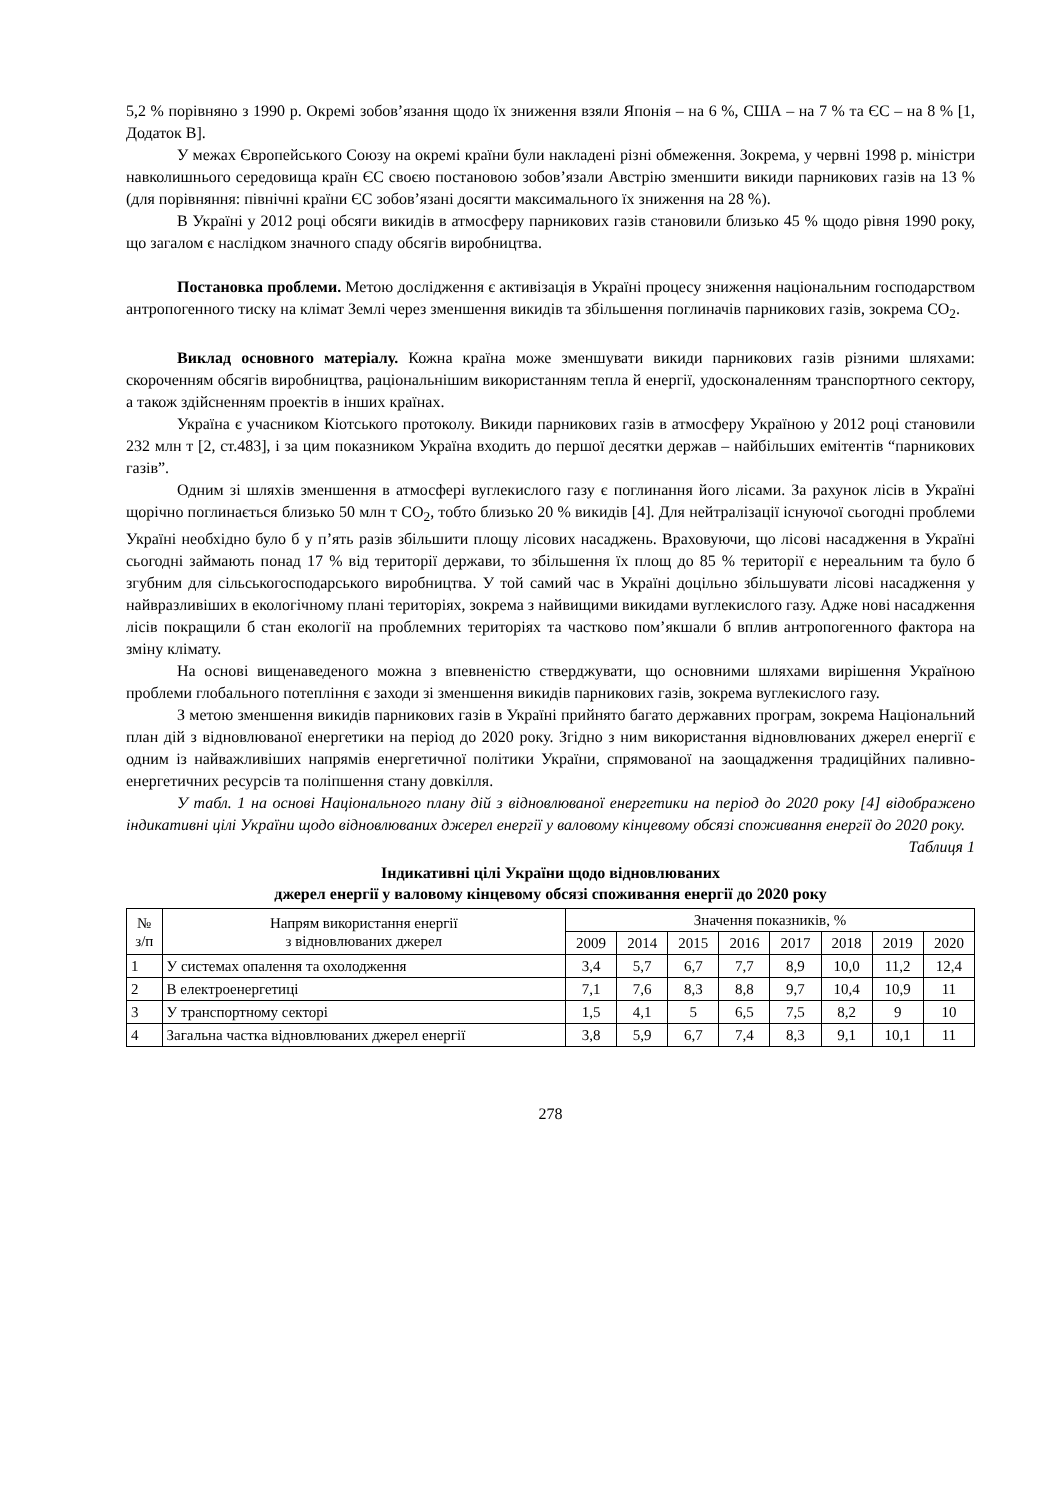5,2 % порівняно з 1990 р. Окремі зобов’язання щодо їх зниження взяли Японія – на 6 %, США – на 7 % та ЄС – на 8 % [1, Додаток В].
У межах Європейського Союзу на окремі країни були накладені різні обмеження. Зокрема, у червні 1998 р. міністри навколишнього середовища країн ЄС своєю постановою зобов’язали Австрію зменшити викиди парникових газів на 13 % (для порівняння: північні країни ЄС зобов’язані досягти максимального їх зниження на 28 %).
В Україні у 2012 році обсяги викидів в атмосферу парникових газів становили близько 45 % щодо рівня 1990 року, що загалом є наслідком значного спаду обсягів виробництва.
Постановка проблеми. Метою дослідження є активізація в Україні процесу зниження національним господарством антропогенного тиску на клімат Землі через зменшення викидів та збільшення поглиначів парникових газів, зокрема СО<sub>2</sub>.
Виклад основного матеріалу. Кожна країна може зменшувати викиди парникових газів різними шляхами: скороченням обсягів виробництва, раціональнішим використанням тепла й енергії, удосконаленням транспортного сектору, а також здійсненням проектів в інших країнах.
Україна є учасником Кіотського протоколу. Викиди парникових газів в атмосферу Україною у 2012 році становили 232 млн т [2, ст.483], і за цим показником Україна входить до першої десятки держав – найбільших емітентів “парникових газів”.
Одним зі шляхів зменшення в атмосфері вуглекислого газу є поглинання його лісами. За рахунок лісів в Україні щорічно поглинається близько 50 млн т СО<sub>2</sub>, тобто близько 20 % викидів [4]. Для нейтралізації існуючої сьогодні проблеми Україні необхідно було б у п’ять разів збільшити площу лісових насаджень. Враховуючи, що лісові насадження в Україні сьогодні займають понад 17 % від території держави, то збільшення їх площ до 85 % території є нереальним та було б згубним для сільськогосподарського виробництва. У той самий час в Україні доцільно збільшувати лісові насадження у найвразливіших в екологічному плані територіях, зокрема з найвищими викидами вуглекислого газу. Адже нові насадження лісів покращили б стан екології на проблемних територіях та частково пом’якшали б вплив антропогенного фактора на зміну клімату.
На основі вищенаведеного можна з впевненістю стверджувати, що основними шляхами вирішення Україною проблеми глобального потепління є заходи зі зменшення викидів парникових газів, зокрема вуглекислого газу.
З метою зменшення викидів парникових газів в Україні прийнято багато державних програм, зокрема Національний план дій з відновлюваної енергетики на період до 2020 року. Згідно з ним використання відновлюваних джерел енергії є одним із найважливіших напрямів енергетичної політики України, спрямованої на заощадження традиційних паливно-енергетичних ресурсів та поліпшення стану довкілля.
У табл. 1 на основі Національного плану дій з відновлюваної енергетики на період до 2020 року [4] відображено індикативні цілі України щодо відновлюваних джерел енергії у валовому кінцевому обсязі споживання енергії до 2020 року.
Таблиця 1
Індикативні цілі України щодо відновлюваних
джерел енергії у валовому кінцевому обсязі споживання енергії до 2020 року
| № з/п | Напрям використання енергії з відновлюваних джерел | Значення показників, % | | | | | | | |
| --- | --- | --- | --- | --- | --- | --- | --- | --- | --- |
| | | 2009 | 2014 | 2015 | 2016 | 2017 | 2018 | 2019 | 2020 |
| 1 | У системах опалення та охолодження | 3,4 | 5,7 | 6,7 | 7,7 | 8,9 | 10,0 | 11,2 | 12,4 |
| 2 | В електроенергетиці | 7,1 | 7,6 | 8,3 | 8,8 | 9,7 | 10,4 | 10,9 | 11 |
| 3 | У транспортному секторі | 1,5 | 4,1 | 5 | 6,5 | 7,5 | 8,2 | 9 | 10 |
| 4 | Загальна частка відновлюваних джерел енергії | 3,8 | 5,9 | 6,7 | 7,4 | 8,3 | 9,1 | 10,1 | 11 |
278